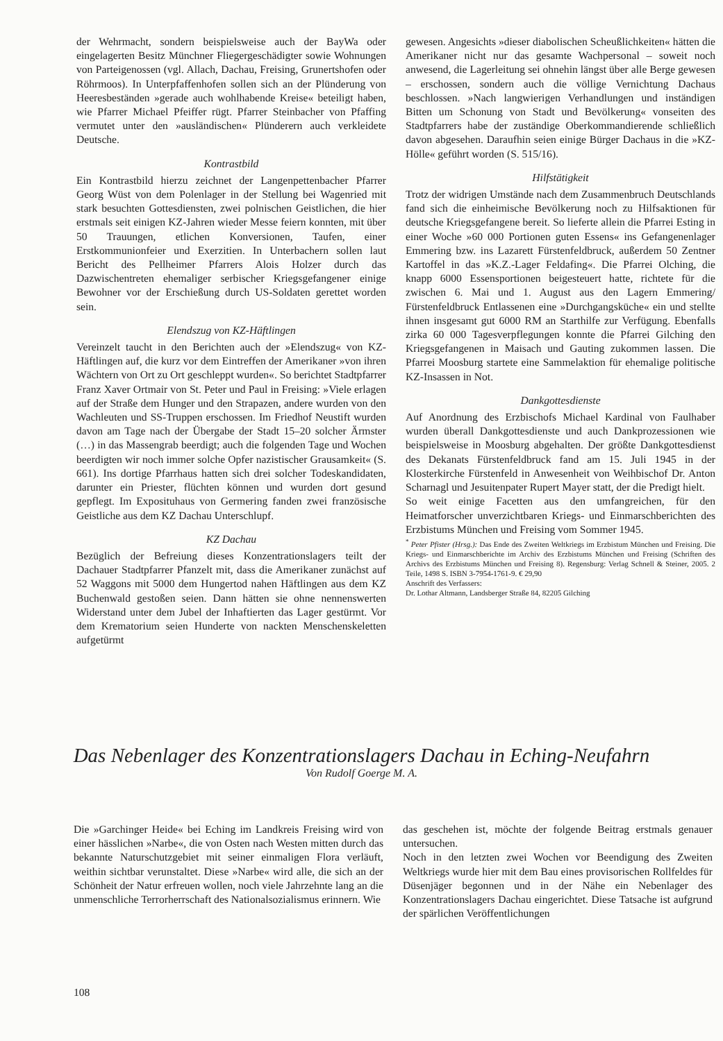der Wehrmacht, sondern beispielsweise auch der BayWa oder eingelagerten Besitz Münchner Fliegergeschädigter sowie Wohnungen von Parteigenossen (vgl. Allach, Dachau, Freising, Grunertshofen oder Röhrmoos). In Unterpfaffenhofen sollen sich an der Plünderung von Heeresbeständen »gerade auch wohlhabende Kreise« beteiligt haben, wie Pfarrer Michael Pfeiffer rügt. Pfarrer Steinbacher von Pfaffing vermutet unter den »ausländischen« Plünderern auch verkleidete Deutsche.
Kontrastbild
Ein Kontrastbild hierzu zeichnet der Langenpettenbacher Pfarrer Georg Wüst von dem Polenlager in der Stellung bei Wagenried mit stark besuchten Gottesdiensten, zwei polnischen Geistlichen, die hier erstmals seit einigen KZ-Jahren wieder Messe feiern konnten, mit über 50 Trauungen, etlichen Konversionen, Taufen, einer Erstkommunionfeier und Exerzitien. In Unterbachern sollen laut Bericht des Pellheimer Pfarrers Alois Holzer durch das Dazwischentreten ehemaliger serbischer Kriegsgefangener einige Bewohner vor der Erschießung durch US-Soldaten gerettet worden sein.
Elendszug von KZ-Häftlingen
Vereinzelt taucht in den Berichten auch der »Elendszug« von KZ-Häftlingen auf, die kurz vor dem Eintreffen der Amerikaner »von ihren Wächtern von Ort zu Ort geschleppt wurden«. So berichtet Stadtpfarrer Franz Xaver Ortmair von St. Peter und Paul in Freising: »Viele erlagen auf der Straße dem Hunger und den Strapazen, andere wurden von den Wachleuten und SS-Truppen erschossen. Im Friedhof Neustift wurden davon am Tage nach der Übergabe der Stadt 15–20 solcher Ärmster (…) in das Massengrab beerdigt; auch die folgenden Tage und Wochen beerdigten wir noch immer solche Opfer nazistischer Grausamkeit« (S. 661). Ins dortige Pfarrhaus hatten sich drei solcher Todeskandidaten, darunter ein Priester, flüchten können und wurden dort gesund gepflegt. Im Exposituhaus von Germering fanden zwei französische Geistliche aus dem KZ Dachau Unterschlupf.
KZ Dachau
Bezüglich der Befreiung dieses Konzentrationslagers teilt der Dachauer Stadtpfarrer Pfanzelt mit, dass die Amerikaner zunächst auf 52 Waggons mit 5000 dem Hungertod nahen Häftlingen aus dem KZ Buchenwald gestoßen seien. Dann hätten sie ohne nennenswerten Widerstand unter dem Jubel der Inhaftierten das Lager gestürmt. Vor dem Krematorium seien Hunderte von nackten Menschenskeletten aufgetürmt
gewesen. Angesichts »dieser diabolischen Scheußlichkeiten« hätten die Amerikaner nicht nur das gesamte Wachpersonal – soweit noch anwesend, die Lagerleitung sei ohnehin längst über alle Berge gewesen – erschossen, sondern auch die völlige Vernichtung Dachaus beschlossen. »Nach langwierigen Verhandlungen und inständigen Bitten um Schonung von Stadt und Bevölkerung« vonseiten des Stadtpfarrers habe der zuständige Oberkommandierende schließlich davon abgesehen. Daraufhin seien einige Bürger Dachaus in die »KZ-Hölle« geführt worden (S. 515/16).
Hilfstätigkeit
Trotz der widrigen Umstände nach dem Zusammenbruch Deutschlands fand sich die einheimische Bevölkerung noch zu Hilfsaktionen für deutsche Kriegsgefangene bereit. So lieferte allein die Pfarrei Esting in einer Woche »60 000 Portionen guten Essens« ins Gefangenenlager Emmering bzw. ins Lazarett Fürstenfeldbruck, außerdem 50 Zentner Kartoffel in das »K.Z.-Lager Feldafing«. Die Pfarrei Olching, die knapp 6000 Essensportionen beigesteuert hatte, richtete für die zwischen 6. Mai und 1. August aus den Lagern Emmering/ Fürstenfeldbruck Entlassenen eine »Durchgangsküche« ein und stellte ihnen insgesamt gut 6000 RM an Starthilfe zur Verfügung. Ebenfalls zirka 60 000 Tagesverpflegungen konnte die Pfarrei Gilching den Kriegsgefangenen in Maisach und Gauting zukommen lassen. Die Pfarrei Moosburg startete eine Sammelaktion für ehemalige politische KZ-Insassen in Not.
Dankgottesdienste
Auf Anordnung des Erzbischofs Michael Kardinal von Faulhaber wurden überall Dankgottesdienste und auch Dankprozessionen wie beispielsweise in Moosburg abgehalten. Der größte Dankgottesdienst des Dekanats Fürstenfeldbruck fand am 15. Juli 1945 in der Klosterkirche Fürstenfeld in Anwesenheit von Weihbischof Dr. Anton Scharnagl und Jesuitenpater Rupert Mayer statt, der die Predigt hielt.
So weit einige Facetten aus den umfangreichen, für den Heimatforscher unverzichtbaren Kriegs- und Einmarschberichten des Erzbistums München und Freising vom Sommer 1945.
<sup>*</sup> Peter Pfister (Hrsg.): Das Ende des Zweiten Weltkriegs im Erzbistum München und Freising. Die Kriegs- und Einmarschberichte im Archiv des Erzbistums München und Freising (Schriften des Archivs des Erzbistums München und Freising 8). Regensburg: Verlag Schnell & Steiner, 2005. 2 Teile, 1498 S. ISBN 3-7954-1761-9. € 29,90
Anschrift des Verfassers:
Dr. Lothar Altmann, Landsberger Straße 84, 82205 Gilching
Das Nebenlager des Konzentrationslagers Dachau in Eching-Neufahrn
Von Rudolf Goerge M. A.
Die »Garchinger Heide« bei Eching im Landkreis Freising wird von einer hässlichen »Narbe«, die von Osten nach Westen mitten durch das bekannte Naturschutzgebiet mit seiner einmaligen Flora verläuft, weithin sichtbar verunstaltet. Diese »Narbe« wird alle, die sich an der Schönheit der Natur erfreuen wollen, noch viele Jahrzehnte lang an die unmenschliche Terrorherrschaft des Nationalsozialismus erinnern. Wie
das geschehen ist, möchte der folgende Beitrag erstmals genauer untersuchen.
Noch in den letzten zwei Wochen vor Beendigung des Zweiten Weltkriegs wurde hier mit dem Bau eines provisorischen Rollfeldes für Düsenjäger begonnen und in der Nähe ein Nebenlager des Konzentrationslagers Dachau eingerichtet. Diese Tatsache ist aufgrund der spärlichen Veröffentlichungen
108